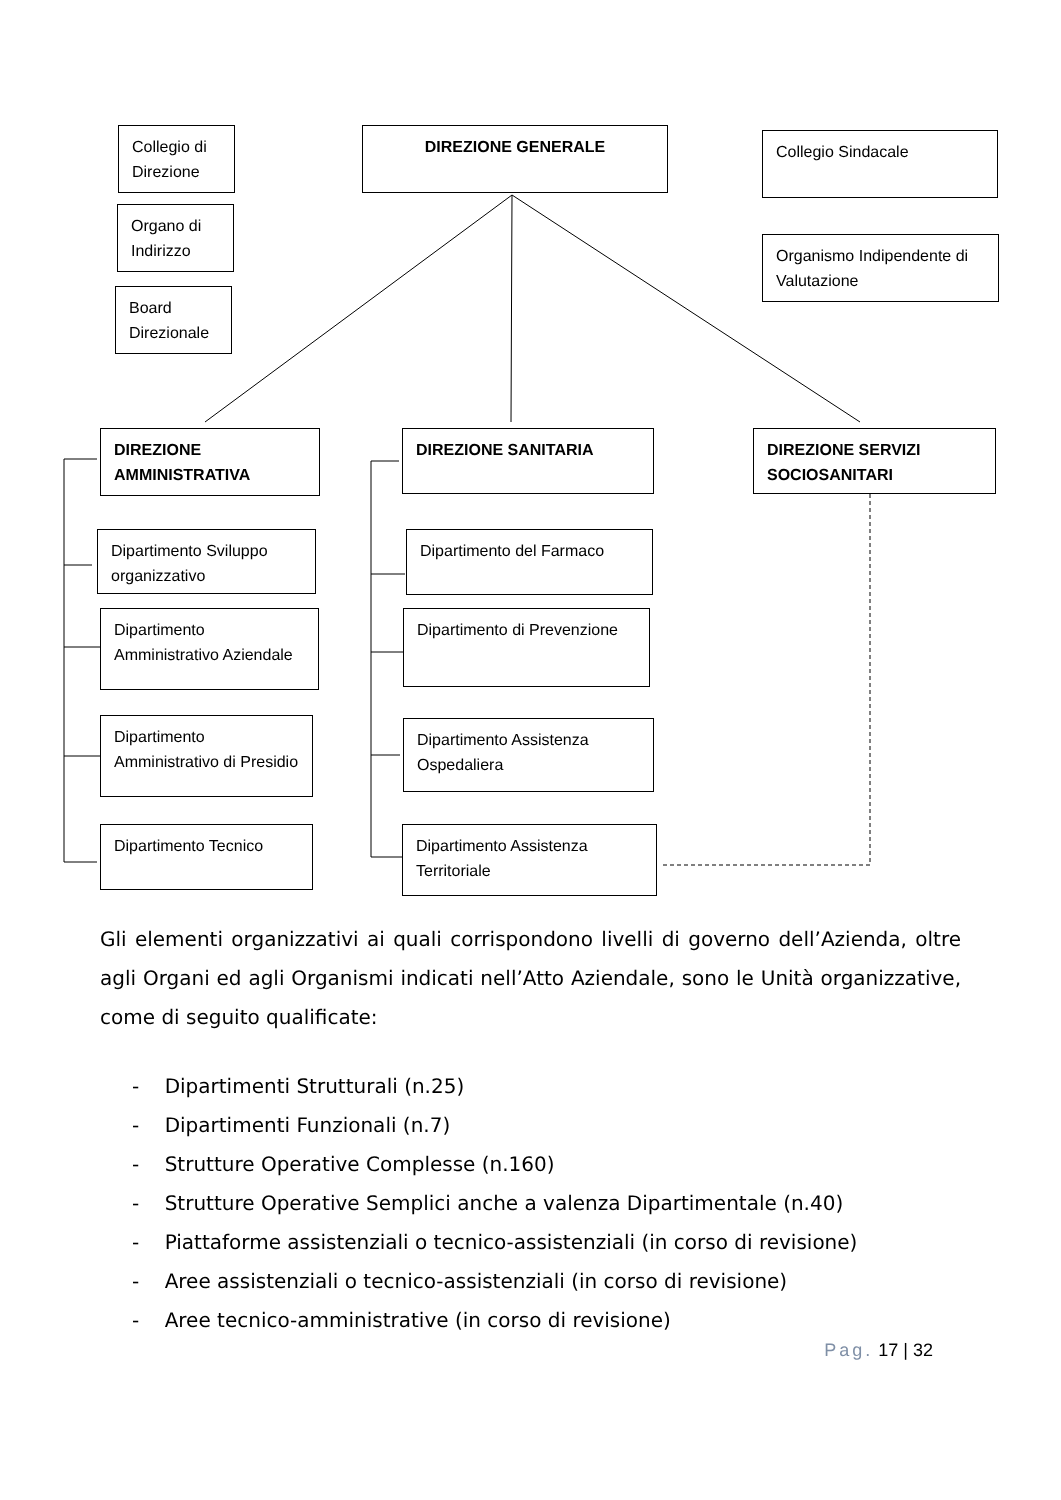Collegio di Direzione
DIREZIONE GENERALE Collegio Sindacale
Organo di Indirizzo
Organismo Indipendente di Valutazione
Board Direzionale
DIREZIONE AMMINISTRATIVA
DIREZIONE SANITARIA
DIREZIONE SERVIZI SOCIOSANITARI
Dipartimento Sviluppo organizzativo
Dipartimento del Farmaco
Dipartimento Amministrativo Aziendale
Dipartimento di Prevenzione
Dipartimento Amministrativo di Presidio
Dipartimento Assistenza Ospedaliera
Dipartimento Tecnico
Dipartimento Assistenza Territoriale
Gli elementi organizzativi ai quali corrispondono livelli di governo dell’Azienda, oltre agli Organi ed agli Organismi indicati nell’Atto Aziendale, sono le Unità organizzative, come di seguito qualificate:
- Dipartimenti Strutturali (n.25)
- Dipartimenti Funzionali (n.7)
- Strutture Operative Complesse (n.160)
- Strutture Operative Semplici anche a valenza Dipartimentale (n.40)
- Piattaforme assistenziali o tecnico-assistenziali (in corso di revisione)
- Aree assistenziali o tecnico-assistenziali (in corso di revisione)
- Aree tecnico-amministrative (in corso di revisione)
Pag. 17 | 32